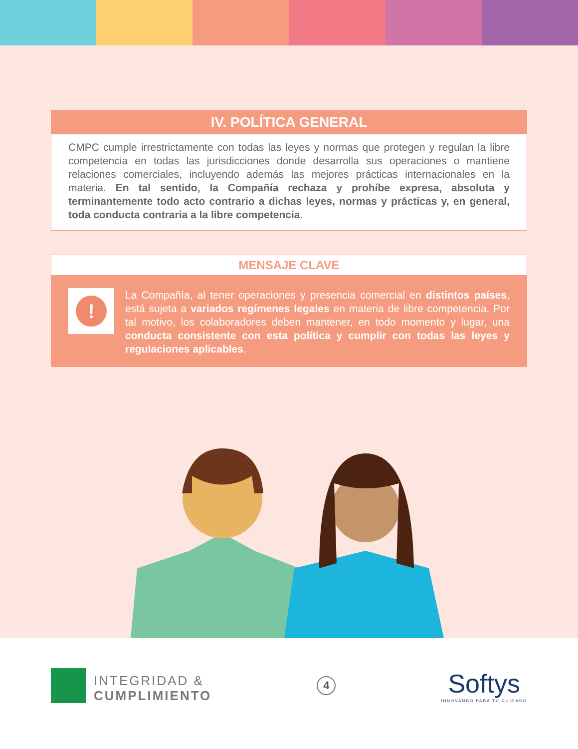IV. POLÍTICA GENERAL
CMPC cumple irrestrictamente con todas las leyes y normas que protegen y regulan la libre competencia en todas las jurisdicciones donde desarrolla sus operaciones o mantiene relaciones comerciales, incluyendo además las mejores prácticas internacionales en la materia. En tal sentido, la Compañía rechaza y prohíbe expresa, absoluta y terminantemente todo acto contrario a dichas leyes, normas y prácticas y, en general, toda conducta contraria a la libre competencia.
MENSAJE CLAVE
!
La Compañía, al tener operaciones y presencia comercial en distintos países, está sujeta a variados regímenes legales en materia de libre competencia. Por tal motivo, los colaboradores deben mantener, en todo momento y lugar, una conducta consistente con esta política y cumplir con todas las leyes y regulaciones aplicables.
INTEGRIDAD &
CUMPLIMIENTO
4
Softys
INNOVANDO PARA TU CUIDADO